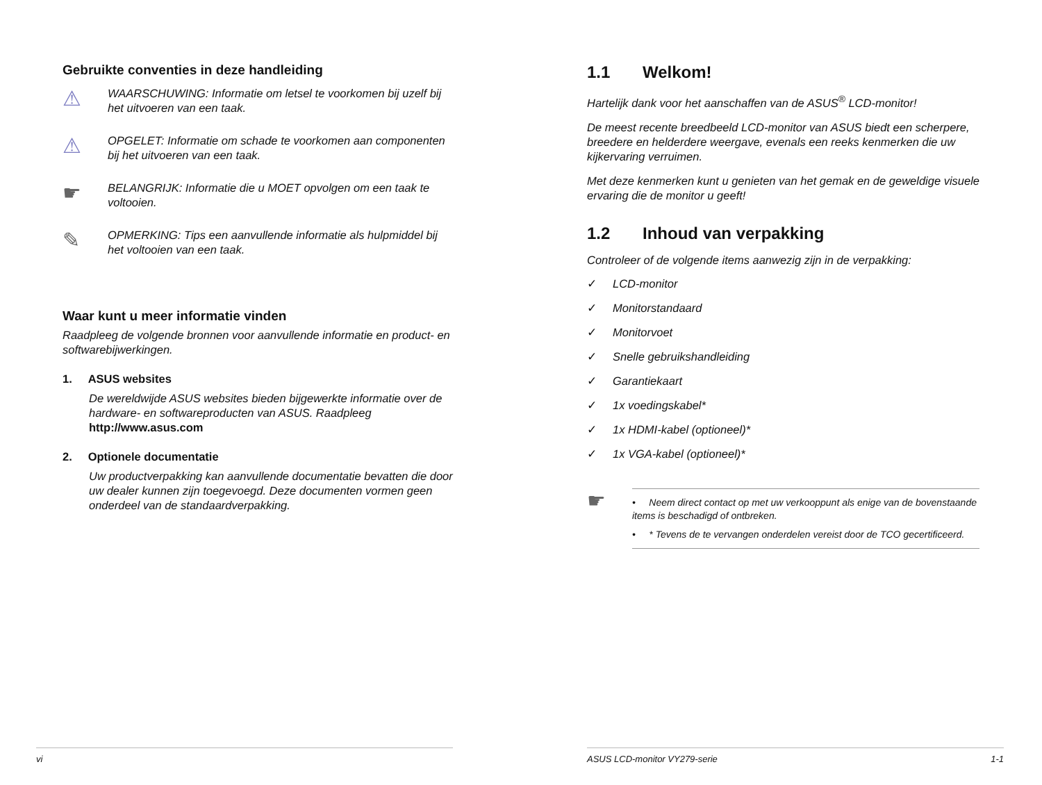Gebruikte conventies in deze handleiding
⚠
WAARSCHUWING: Informatie om letsel te voorkomen bij uzelf bij het uitvoeren van een taak.
⚠
OPGELET: Informatie om schade te voorkomen aan componenten bij het uitvoeren van een taak.
☛
BELANGRIJK: Informatie die u MOET opvolgen om een taak te voltooien.
✎
OPMERKING: Tips een aanvullende informatie als hulpmiddel bij het voltooien van een taak.
Waar kunt u meer informatie vinden
Raadpleeg de volgende bronnen voor aanvullende informatie en product- en softwarebijwerkingen.
1. ASUS websites
De wereldwijde ASUS websites bieden bijgewerkte informatie over de hardware- en softwareproducten van ASUS. Raadpleeg http://www.asus.com
2. Optionele documentatie
Uw productverpakking kan aanvullende documentatie bevatten die door uw dealer kunnen zijn toegevoegd. Deze documenten vormen geen onderdeel van de standaardverpakking.
vi
1.1 Welkom!
Hartelijk dank voor het aanschaffen van de ASUS<sup>®</sup> LCD-monitor!
De meest recente breedbeeld LCD-monitor van ASUS biedt een scherpere, breedere en helderdere weergave, evenals een reeks kenmerken die uw kijkervaring verruimen.
Met deze kenmerken kunt u genieten van het gemak en de geweldige visuele ervaring die de monitor u geeft!
1.2 Inhoud van verpakking
Controleer of de volgende items aanwezig zijn in de verpakking:
✓ LCD-monitor
✓ Monitorstandaard
✓ Monitorvoet
✓ Snelle gebruikshandleiding
✓ Garantiekaart
✓ 1x voedingskabel*
✓ 1x HDMI-kabel (optioneel)*
✓ 1x VGA-kabel (optioneel)*
☛
• Neem direct contact op met uw verkooppunt als enige van de bovenstaande items is beschadigd of ontbreken.
• * Tevens de te vervangen onderdelen vereist door de TCO gecertificeerd.
ASUS LCD-monitor VY279-serie 1-1